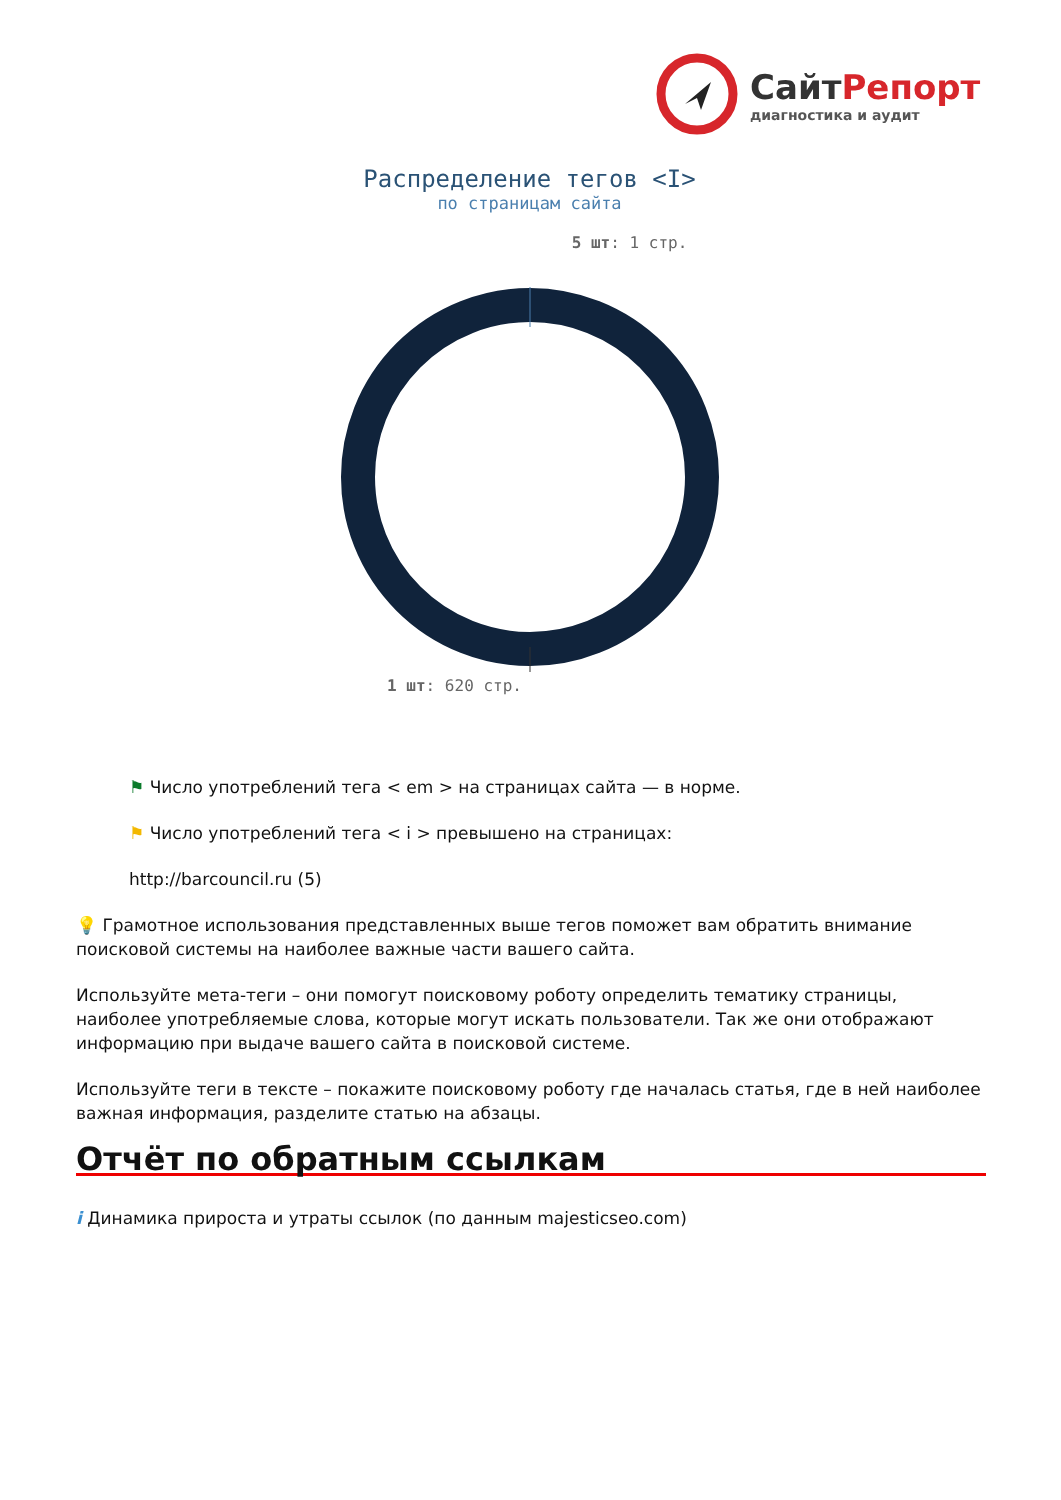СайтРепорт
диагностика и аудит
Распределение тегов <I>
по страницам сайта
5 шт: 1 стр.
1 шт: 620 стр.
⚑ Число употреблений тега < em > на страницах сайта — в норме.
⚑ Число употреблений тега < i > превышено на страницах:
http://barcouncil.ru (5)
💡 Грамотное использования представленных выше тегов поможет вам обратить внимание поисковой системы на наиболее важные части вашего сайта.
Используйте мета-теги – они помогут поисковому роботу определить тематику страницы, наиболее употребляемые слова, которые могут искать пользователи. Так же они отображают информацию при выдаче вашего сайта в поисковой системе.
Используйте теги в тексте – покажите поисковому роботу где началась статья, где в ней наиболее важная информация, разделите статью на абзацы.
Отчёт по обратным ссылкам
i Динамика прироста и утраты ссылок (по данным majesticseo.com)